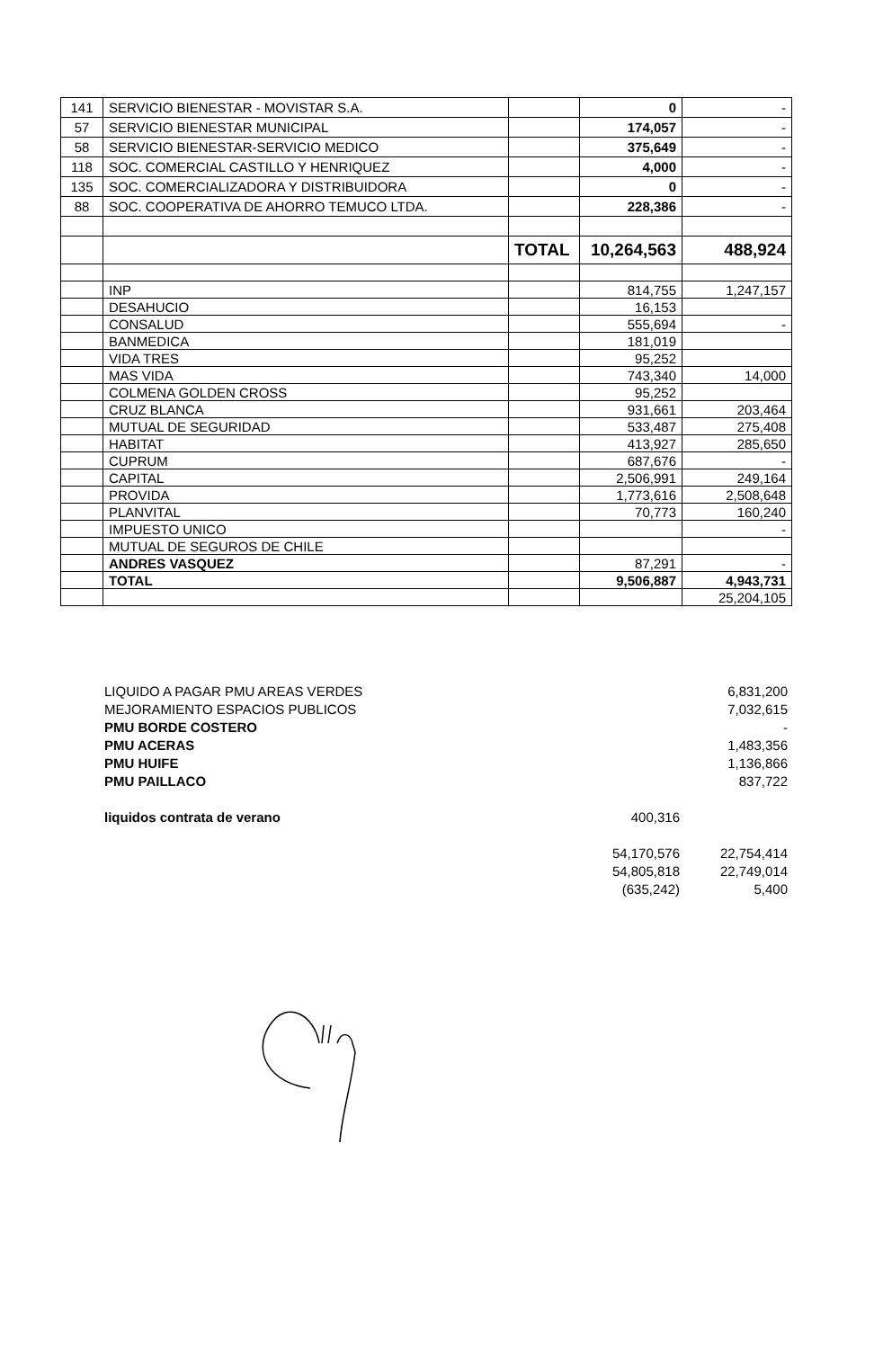| 141 | SERVICIO BIENESTAR - MOVISTAR S.A. | | 0 | - |
| 57 | SERVICIO BIENESTAR MUNICIPAL | | 174,057 | - |
| 58 | SERVICIO BIENESTAR-SERVICIO MEDICO | | 375,649 | - |
| 118 | SOC. COMERCIAL CASTILLO Y HENRIQUEZ | | 4,000 | - |
| 135 | SOC. COMERCIALIZADORA Y DISTRIBUIDORA | | 0 | - |
| 88 | SOC. COOPERATIVA DE AHORRO TEMUCO LTDA. | | 228,386 | - |
| | | TOTAL | 10,264,563 | 488,924 |
| | INP | | 814,755 | 1,247,157 |
| | DESAHUCIO | | 16,153 | |
| | CONSALUD | | 555,694 | - |
| | BANMEDICA | | 181,019 | |
| | VIDA TRES | | 95,252 | |
| | MAS VIDA | | 743,340 | 14,000 |
| | COLMENA GOLDEN CROSS | | 95,252 | |
| | CRUZ BLANCA | | 931,661 | 203,464 |
| | MUTUAL DE SEGURIDAD | | 533,487 | 275,408 |
| | HABITAT | | 413,927 | 285,650 |
| | CUPRUM | | 687,676 | - |
| | CAPITAL | | 2,506,991 | 249,164 |
| | PROVIDA | | 1,773,616 | 2,508,648 |
| | PLANVITAL | | 70,773 | 160,240 |
| | IMPUESTO UNICO | | | - |
| | MUTUAL DE SEGUROS DE CHILE | | | |
| | ANDRES VASQUEZ | | 87,291 | - |
| | TOTAL | | 9,506,887 | 4,943,731 |
| | | | | 25,204,105 |
| LIQUIDO A PAGAR PMU AREAS VERDES | | 6,831,200 |
| MEJORAMIENTO ESPACIOS PUBLICOS | | 7,032,615 |
| PMU BORDE COSTERO | | - |
| PMU ACERAS | | 1,483,356 |
| PMU HUIFE | | 1,136,866 |
| PMU PAILLACO | | 837,722 |
| liquidos contrata de verano | 400,316 | |
| | 54,170,576 | 22,754,414 |
| | 54,805,818 | 22,749,014 |
| | (635,242) | 5,400 |